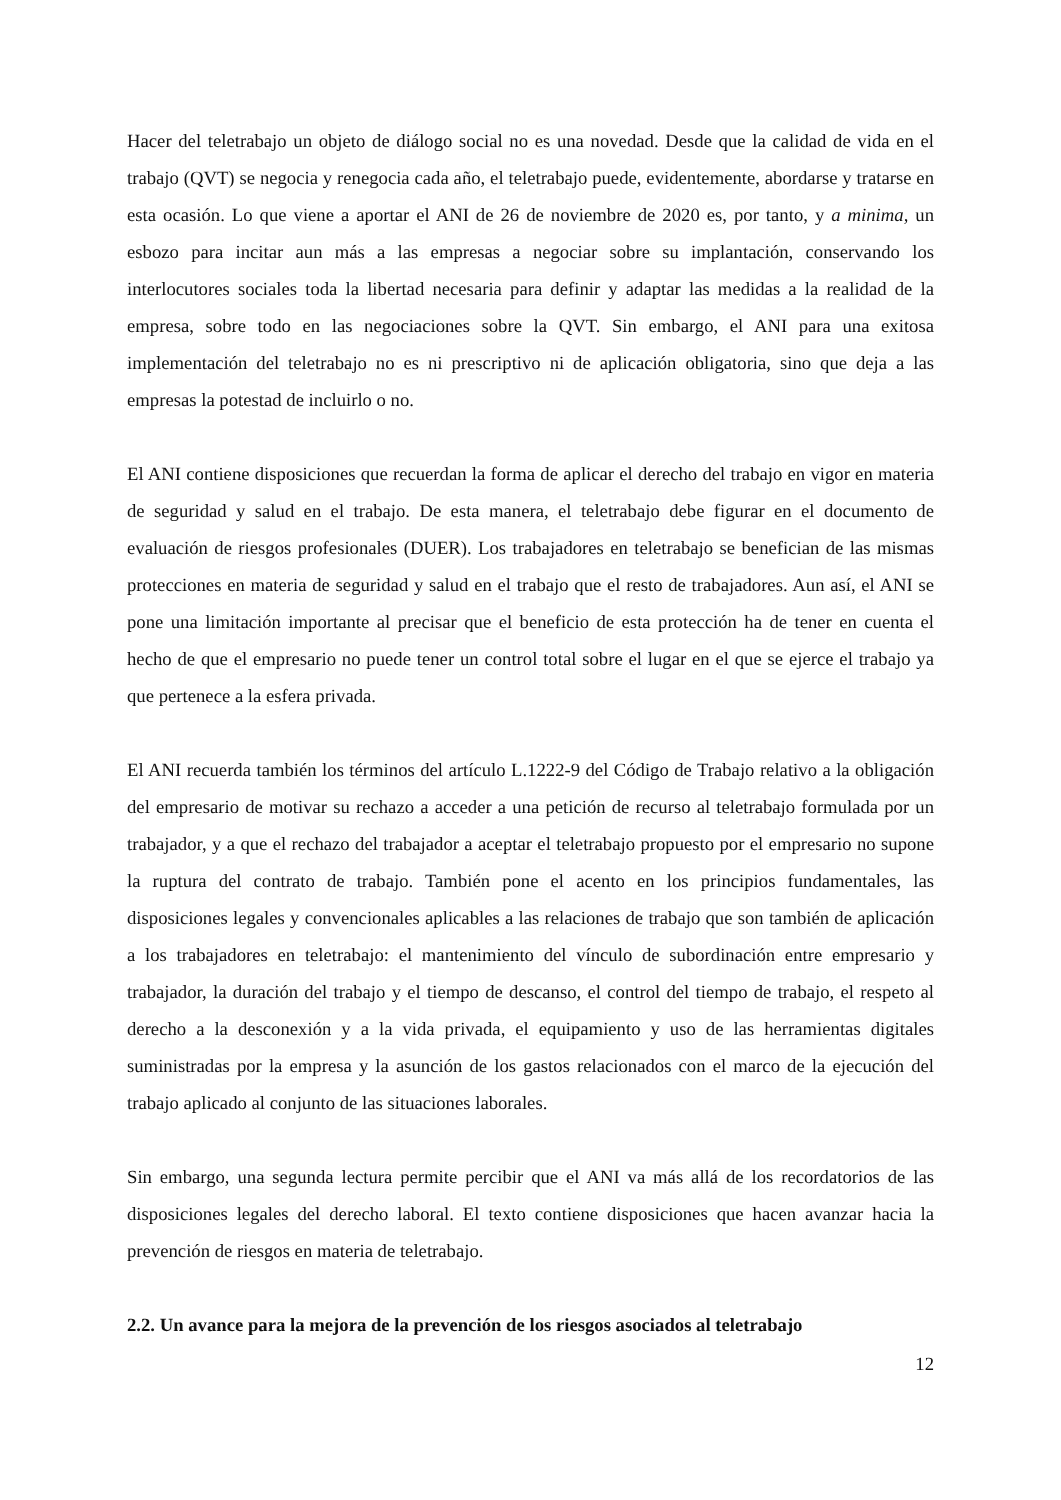Hacer del teletrabajo un objeto de diálogo social no es una novedad. Desde que la calidad de vida en el trabajo (QVT) se negocia y renegocia cada año, el teletrabajo puede, evidentemente, abordarse y tratarse en esta ocasión. Lo que viene a aportar el ANI de 26 de noviembre de 2020 es, por tanto, y a minima, un esbozo para incitar aun más a las empresas a negociar sobre su implantación, conservando los interlocutores sociales toda la libertad necesaria para definir y adaptar las medidas a la realidad de la empresa, sobre todo en las negociaciones sobre la QVT. Sin embargo, el ANI para una exitosa implementación del teletrabajo no es ni prescriptivo ni de aplicación obligatoria, sino que deja a las empresas la potestad de incluirlo o no.
El ANI contiene disposiciones que recuerdan la forma de aplicar el derecho del trabajo en vigor en materia de seguridad y salud en el trabajo. De esta manera, el teletrabajo debe figurar en el documento de evaluación de riesgos profesionales (DUER). Los trabajadores en teletrabajo se benefician de las mismas protecciones en materia de seguridad y salud en el trabajo que el resto de trabajadores. Aun así, el ANI se pone una limitación importante al precisar que el beneficio de esta protección ha de tener en cuenta el hecho de que el empresario no puede tener un control total sobre el lugar en el que se ejerce el trabajo ya que pertenece a la esfera privada.
El ANI recuerda también los términos del artículo L.1222-9 del Código de Trabajo relativo a la obligación del empresario de motivar su rechazo a acceder a una petición de recurso al teletrabajo formulada por un trabajador, y a que el rechazo del trabajador a aceptar el teletrabajo propuesto por el empresario no supone la ruptura del contrato de trabajo. También pone el acento en los principios fundamentales, las disposiciones legales y convencionales aplicables a las relaciones de trabajo que son también de aplicación a los trabajadores en teletrabajo: el mantenimiento del vínculo de subordinación entre empresario y trabajador, la duración del trabajo y el tiempo de descanso, el control del tiempo de trabajo, el respeto al derecho a la desconexión y a la vida privada, el equipamiento y uso de las herramientas digitales suministradas por la empresa y la asunción de los gastos relacionados con el marco de la ejecución del trabajo aplicado al conjunto de las situaciones laborales.
Sin embargo, una segunda lectura permite percibir que el ANI va más allá de los recordatorios de las disposiciones legales del derecho laboral. El texto contiene disposiciones que hacen avanzar hacia la prevención de riesgos en materia de teletrabajo.
2.2. Un avance para la mejora de la prevención de los riesgos asociados al teletrabajo
12